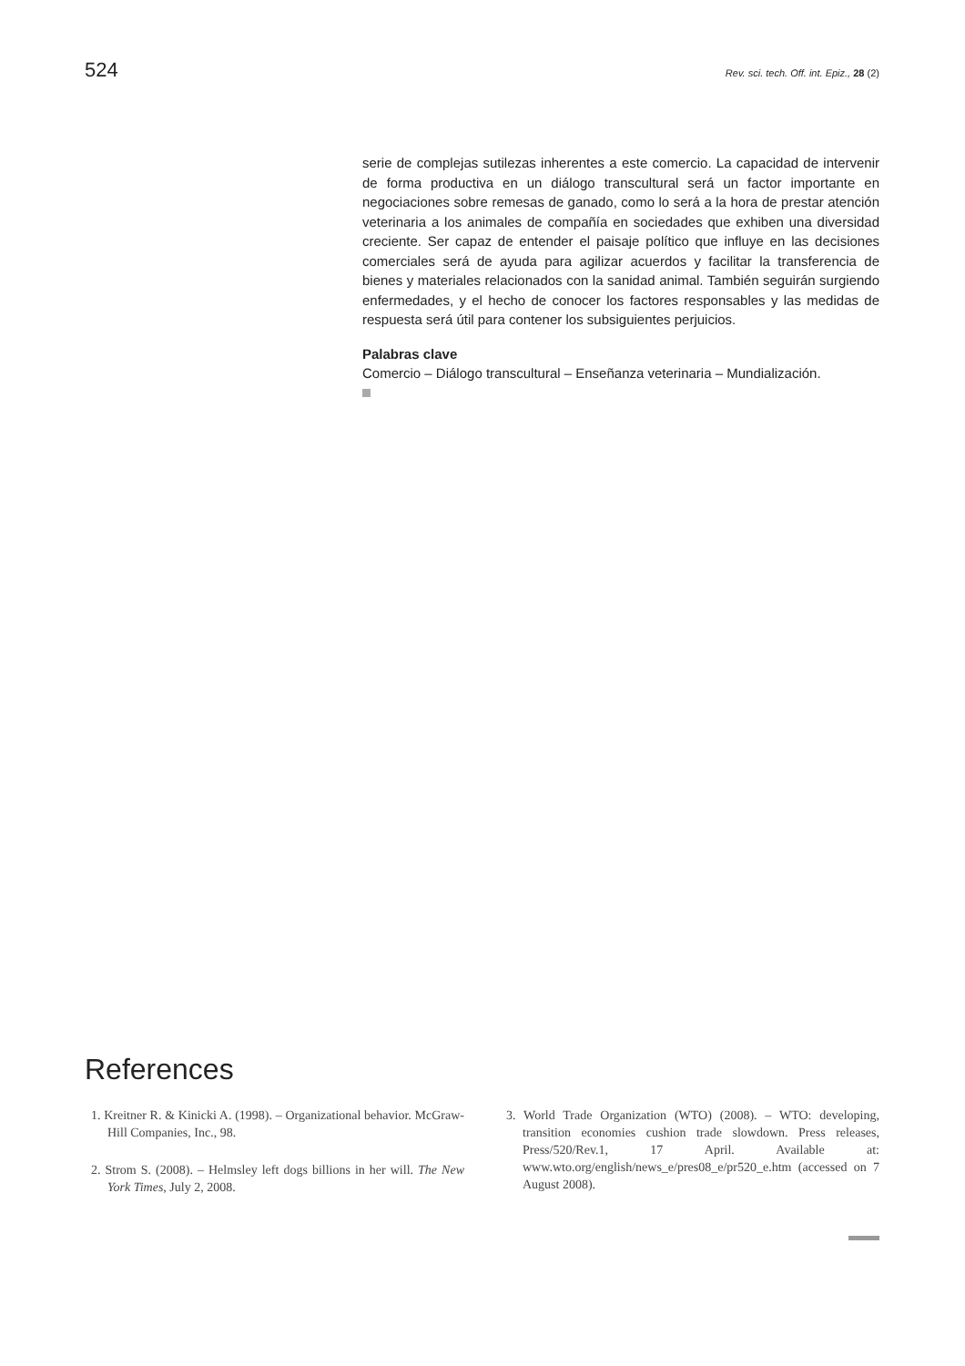524 Rev. sci. tech. Off. int. Epiz., 28 (2)
serie de complejas sutilezas inherentes a este comercio. La capacidad de intervenir de forma productiva en un diálogo transcultural será un factor importante en negociaciones sobre remesas de ganado, como lo será a la hora de prestar atención veterinaria a los animales de compañía en sociedades que exhiben una diversidad creciente. Ser capaz de entender el paisaje político que influye en las decisiones comerciales será de ayuda para agilizar acuerdos y facilitar la transferencia de bienes y materiales relacionados con la sanidad animal. También seguirán surgiendo enfermedades, y el hecho de conocer los factores responsables y las medidas de respuesta será útil para contener los subsiguientes perjuicios.
Palabras clave
Comercio – Diálogo transcultural – Enseñanza veterinaria – Mundialización.
References
1. Kreitner R. & Kinicki A. (1998). – Organizational behavior. McGraw-Hill Companies, Inc., 98.
2. Strom S. (2008). – Helmsley left dogs billions in her will. The New York Times, July 2, 2008.
3. World Trade Organization (WTO) (2008). – WTO: developing, transition economies cushion trade slowdown. Press releases, Press/520/Rev.1, 17 April. Available at: www.wto.org/english/news_e/pres08_e/pr520_e.htm (accessed on 7 August 2008).